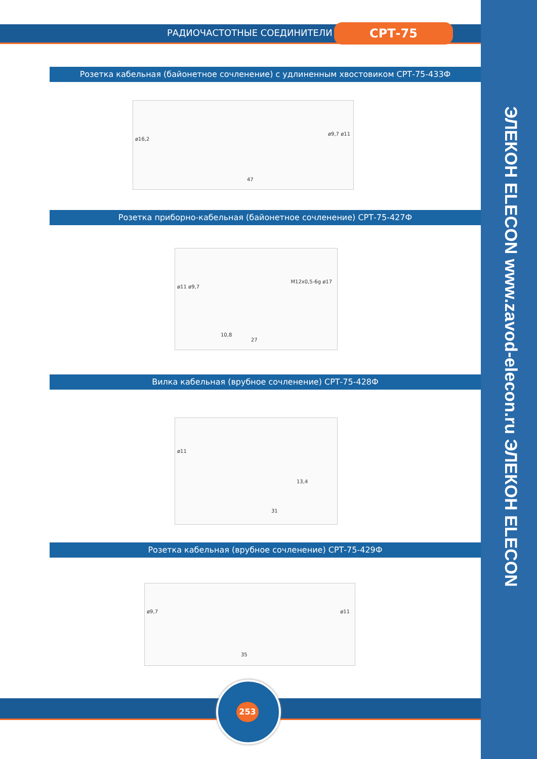РАДИОЧАСТОТНЫЕ СОЕДИНИТЕЛИ СРТ-75
ЭЛЕКОН ELECON www.zavod-elecon.ru ЭЛЕКОН ELECON
Розетка кабельная (байонетное сочленение) с удлиненным хвостовиком СРТ-75-433Ф
ø16,2
ø9,7 ø11
47
Розетка приборно-кабельная (байонетное сочленение) СРТ-75-427Ф
ø11 ø9,7
M12x0,5-6g ø17
10,8
27
Вилка кабельная (врубное сочленение) СРТ-75-428Ф
ø11
13,4
31
Розетка кабельная (врубное сочленение) СРТ-75-429Ф
ø9,7 ø11
35
253